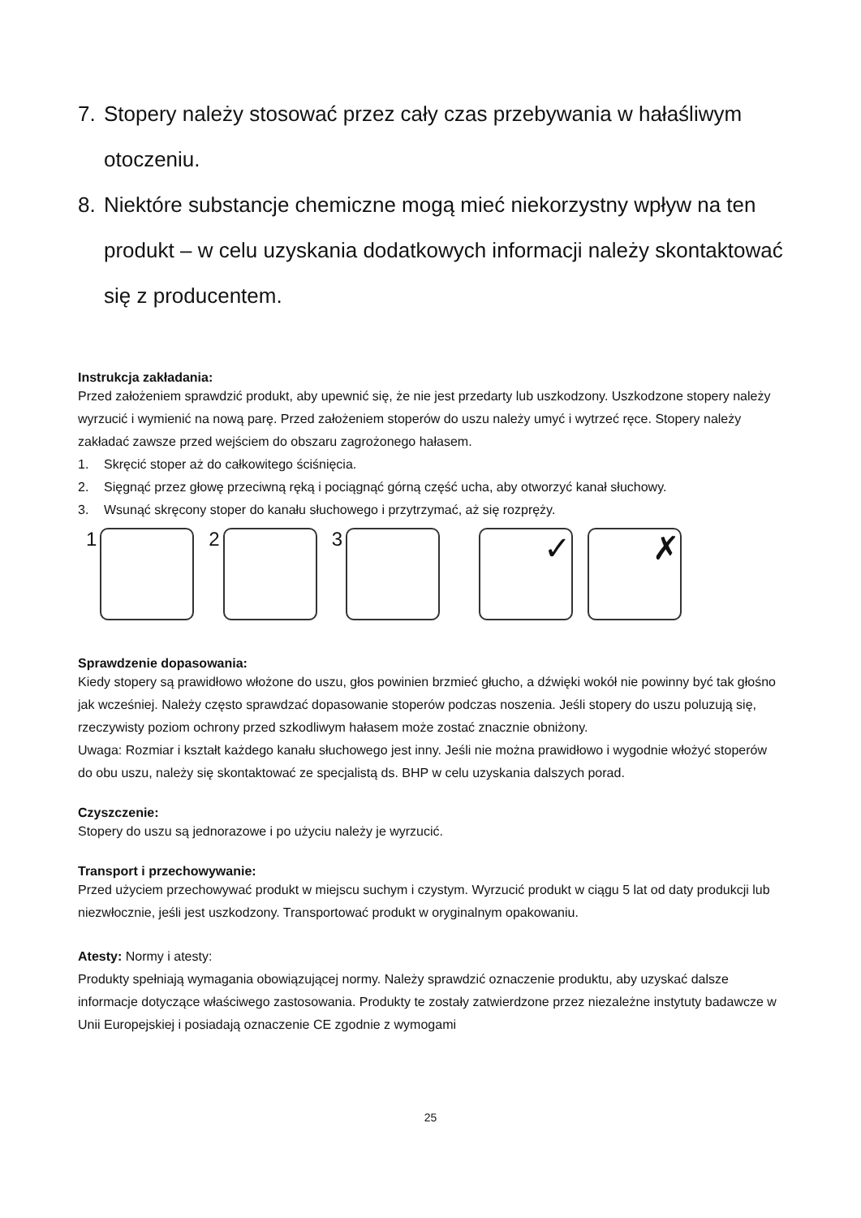7. Stopery należy stosować przez cały czas przebywania w hałaśliwym otoczeniu.
8. Niektóre substancje chemiczne mogą mieć niekorzystny wpływ na ten produkt – w celu uzyskania dodatkowych informacji należy skontaktować się z producentem.
Instrukcja zakładania:
Przed założeniem sprawdzić produkt, aby upewnić się, że nie jest przedarty lub uszkodzony. Uszkodzone stopery należy wyrzucić i wymienić na nową parę. Przed założeniem stoperów do uszu należy umyć i wytrzeć ręce. Stopery należy zakładać zawsze przed wejściem do obszaru zagrożonego hałasem.
1. Skręcić stoper aż do całkowitego ściśnięcia.
2. Sięgnąć przez głowę przeciwną ręką i pociągnąć górną część ucha, aby otworzyć kanał słuchowy.
3. Wsunąć skręcony stoper do kanału słuchowego i przytrzymać, aż się rozpręży.
1 2 3
✓ ✗
Sprawdzenie dopasowania:
Kiedy stopery są prawidłowo włożone do uszu, głos powinien brzmieć głucho, a dźwięki wokół nie powinny być tak głośno jak wcześniej. Należy często sprawdzać dopasowanie stoperów podczas noszenia. Jeśli stopery do uszu poluzują się, rzeczywisty poziom ochrony przed szkodliwym hałasem może zostać znacznie obniżony.
Uwaga: Rozmiar i kształt każdego kanału słuchowego jest inny. Jeśli nie można prawidłowo i wygodnie włożyć stoperów do obu uszu, należy się skontaktować ze specjalistą ds. BHP w celu uzyskania dalszych porad.
Czyszczenie:
Stopery do uszu są jednorazowe i po użyciu należy je wyrzucić.
Transport i przechowywanie:
Przed użyciem przechowywać produkt w miejscu suchym i czystym. Wyrzucić produkt w ciągu 5 lat od daty produkcji lub niezwłocznie, jeśli jest uszkodzony. Transportować produkt w oryginalnym opakowaniu.
Atesty: Normy i atesty:
Produkty spełniają wymagania obowiązującej normy. Należy sprawdzić oznaczenie produktu, aby uzyskać dalsze informacje dotyczące właściwego zastosowania. Produkty te zostały zatwierdzone przez niezależne instytuty badawcze w Unii Europejskiej i posiadają oznaczenie CE zgodnie z wymogami
25